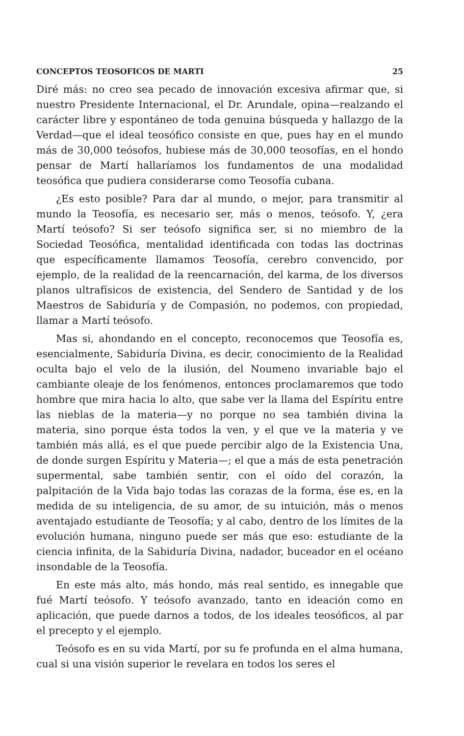CONCEPTOS TEOSOFICOS DE MARTI 25
Diré más: no creo sea pecado de innovación excesiva afirmar que, si nuestro Presidente Internacional, el Dr. Arundale, opina—realzando el carácter libre y espontáneo de toda genuina búsqueda y hallazgo de la Verdad—que el ideal teosófico consiste en que, pues hay en el mundo más de 30,000 teósofos, hubiese más de 30,000 teosofías, en el hondo pensar de Martí hallaríamos los fundamentos de una modalidad teosófica que pudiera considerarse como Teosofía cubana.
¿Es esto posible? Para dar al mundo, o mejor, para transmitir al mundo la Teosofía, es necesario ser, más o menos, teósofo. Y, ¿era Martí teósofo? Si ser teósofo significa ser, si no miembro de la Sociedad Teosófica, mentalidad identificada con todas las doctrinas que específicamente llamamos Teosofía, cerebro convencido, por ejemplo, de la realidad de la reencarnación, del karma, de los diversos planos ultrafísicos de existencia, del Sendero de Santidad y de los Maestros de Sabiduría y de Compasión, no podemos, con propiedad, llamar a Martí teósofo.
Mas si, ahondando en el concepto, reconocemos que Teosofía es, esencialmente, Sabiduría Divina, es decir, conocimiento de la Realidad oculta bajo el velo de la ilusión, del Noumeno invariable bajo el cambiante oleaje de los fenómenos, entonces proclamaremos que todo hombre que mira hacia lo alto, que sabe ver la llama del Espíritu entre las nieblas de la materia—y no porque no sea también divina la materia, sino porque ésta todos la ven, y el que ve la materia y ve también más allá, es el que puede percibir algo de la Existencia Una, de donde surgen Espíritu y Materia—; el que a más de esta penetración supermental, sabe también sentir, con el oído del corazón, la palpitación de la Vida bajo todas las corazas de la forma, ése es, en la medida de su inteligencia, de su amor, de su intuición, más o menos aventajado estudiante de Teosofía; y al cabo, dentro de los límites de la evolución humana, ninguno puede ser más que eso: estudiante de la ciencia infinita, de la Sabiduría Divina, nadador, buceador en el océano insondable de la Teosofía.
En este más alto, más hondo, más real sentido, es innegable que fué Martí teósofo. Y teósofo avanzado, tanto en ideación como en aplicación, que puede darnos a todos, de los ideales teosóficos, al par el precepto y el ejemplo.
Teósofo es en su vida Martí, por su fe profunda en el alma humana, cual si una visión superior le revelara en todos los seres el